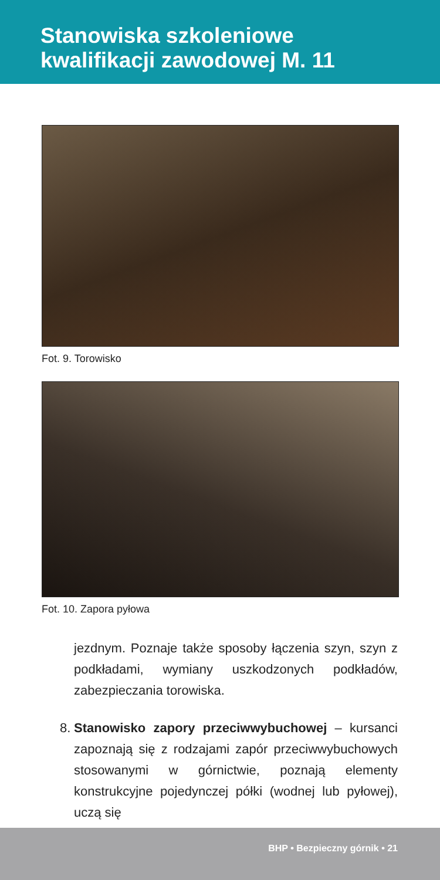Stanowiska szkoleniowe
kwalifikacji zawodowej M. 11
Fot. 9. Torowisko
Fot. 10. Zapora pyłowa
jezdnym. Poznaje także sposoby łączenia szyn, szyn z podkładami, wymiany uszkodzonych podkładów, zabezpieczania torowiska.
8. Stanowisko zapory przeciwwybuchowej – kursanci zapoznają się z rodzajami zapór przeciwwybuchowych stosowanymi w górnictwie, poznają elementy konstrukcyjne pojedynczej półki (wodnej lub pyłowej), uczą się
BHP • Bezpieczny górnik • 21